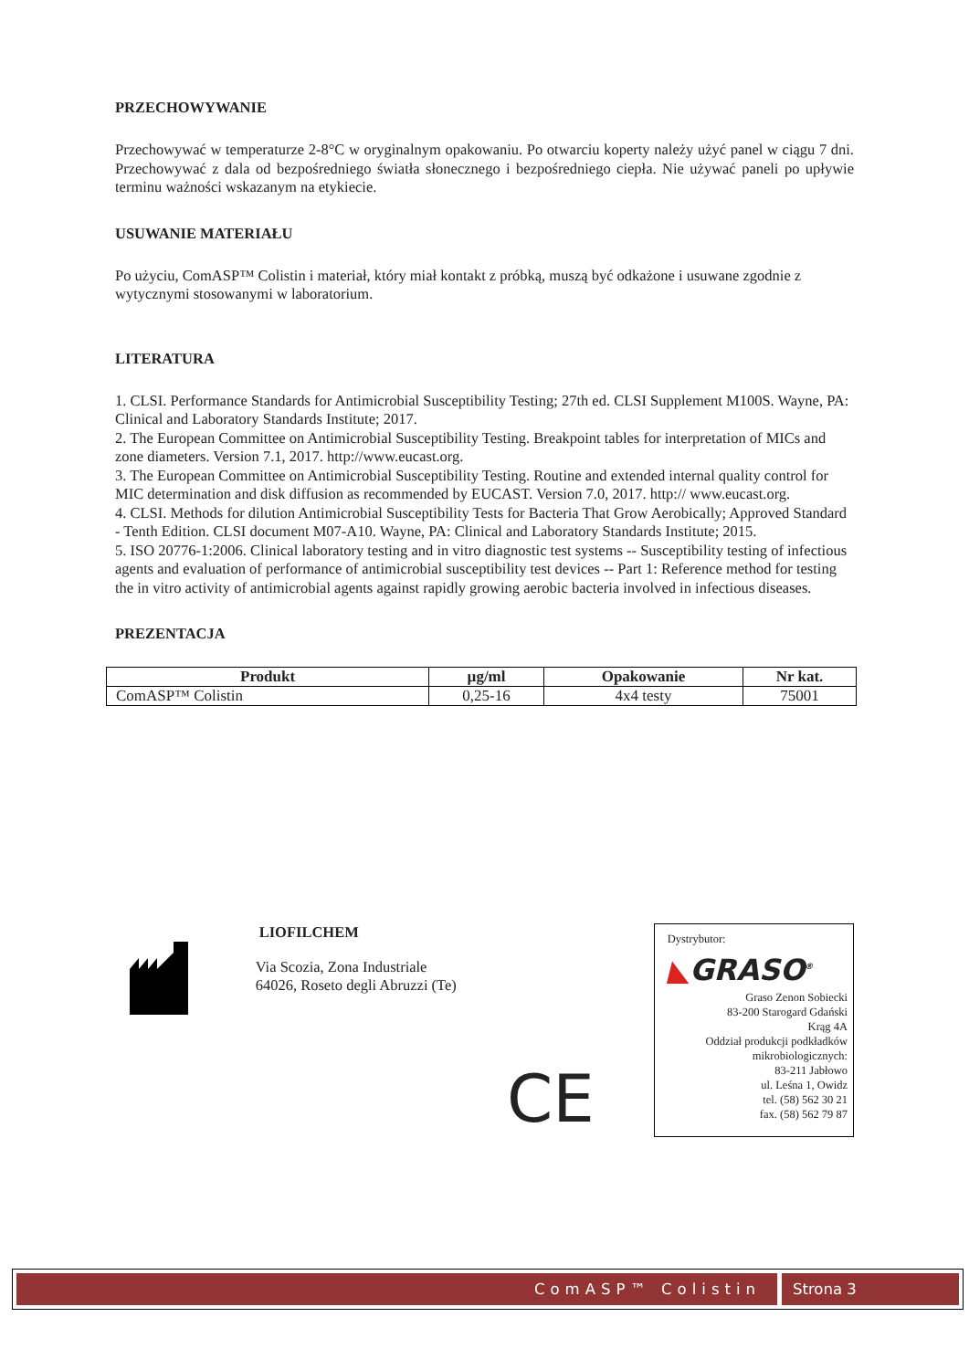PRZECHOWYWANIE
Przechowywać w temperaturze 2-8°C w oryginalnym opakowaniu. Po otwarciu koperty należy użyć panel w ciągu 7 dni. Przechowywać z dala od bezpośredniego światła słonecznego i bezpośredniego ciepła. Nie używać paneli po upływie terminu ważności wskazanym na etykiecie.
USUWANIE MATERIAŁU
Po użyciu, ComASP™ Colistin i materiał, który miał kontakt z próbką, muszą być odkażone i usuwane zgodnie z wytycznymi stosowanymi w laboratorium.
LITERATURA
1. CLSI. Performance Standards for Antimicrobial Susceptibility Testing; 27th ed. CLSI Supplement M100S. Wayne, PA: Clinical and Laboratory Standards Institute; 2017.
2. The European Committee on Antimicrobial Susceptibility Testing. Breakpoint tables for interpretation of MICs and zone diameters. Version 7.1, 2017. http://www.eucast.org.
3. The European Committee on Antimicrobial Susceptibility Testing. Routine and extended internal quality control for MIC determination and disk diffusion as recommended by EUCAST. Version 7.0, 2017. http:// www.eucast.org.
4. CLSI. Methods for dilution Antimicrobial Susceptibility Tests for Bacteria That Grow Aerobically; Approved Standard - Tenth Edition. CLSI document M07-A10. Wayne, PA: Clinical and Laboratory Standards Institute; 2015.
5. ISO 20776-1:2006. Clinical laboratory testing and in vitro diagnostic test systems -- Susceptibility testing of infectious agents and evaluation of performance of antimicrobial susceptibility test devices -- Part 1: Reference method for testing the in vitro activity of antimicrobial agents against rapidly growing aerobic bacteria involved in infectious diseases.
PREZENTACJA
| Produkt | µg/ml | Opakowanie | Nr kat. |
| --- | --- | --- | --- |
| ComASP™ Colistin | 0,25-16 | 4x4 testy | 75001 |
LIOFILCHEM
Via Scozia, Zona Industriale
64026, Roseto degli Abruzzi (Te)
CE
Dystrybutor:
◣GRASO<sup>®</sup>
Graso Zenon Sobiecki
83-200 Starogard Gdański
Krąg 4A
Oddział produkcji podkładków mikrobiologicznych:
83-211 Jabłowo
ul. Leśna 1, Owidz
tel. (58) 562 30 21
fax. (58) 562 79 87
ComASP™ Colistin Strona 3